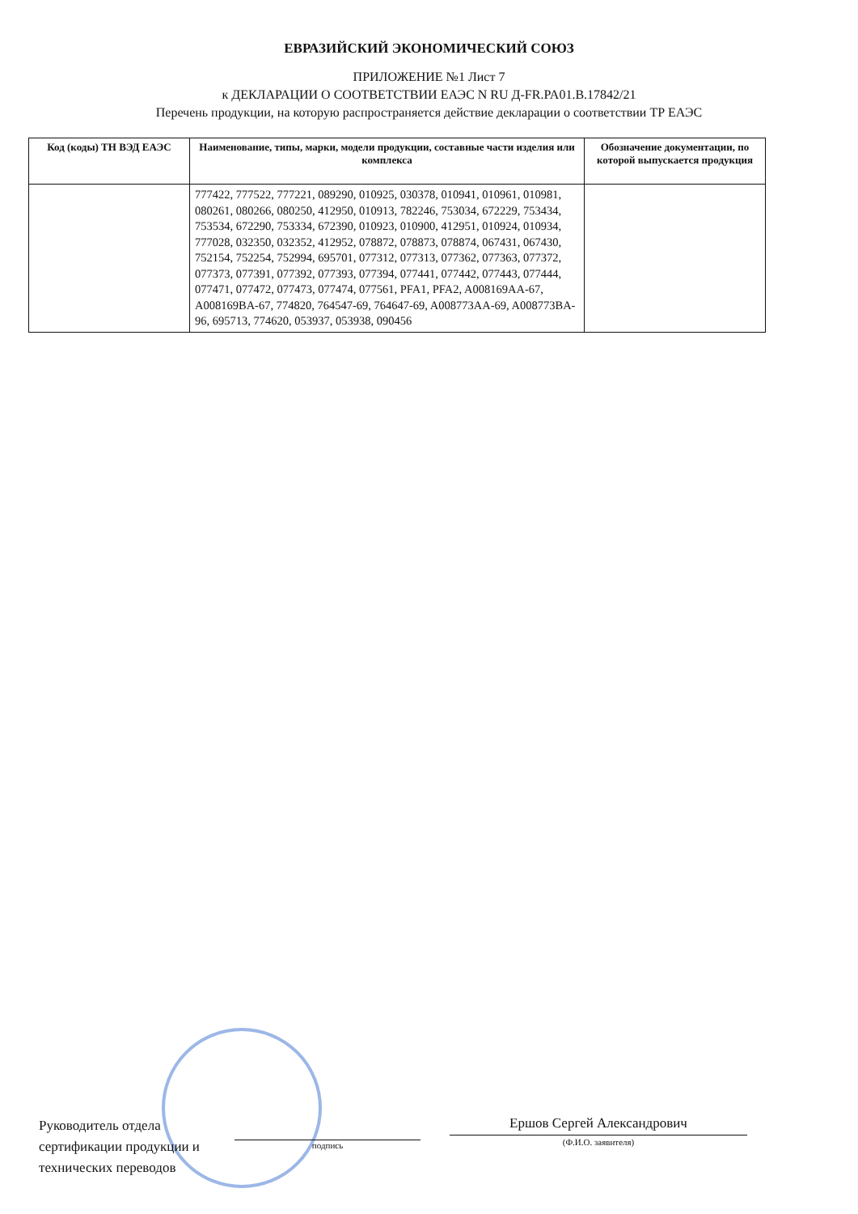ЕВРАЗИЙСКИЙ ЭКОНОМИЧЕСКИЙ СОЮЗ
ПРИЛОЖЕНИЕ №1 Лист 7
к ДЕКЛАРАЦИИ О СООТВЕТСТВИИ ЕАЭС N RU Д-FR.PA01.B.17842/21
Перечень продукции, на которую распространяется действие декларации о соответствии ТР ЕАЭС
| Код (коды) ТН ВЭД ЕАЭС | Наименование, типы, марки, модели продукции, составные части изделия или комплекса | Обозначение документации, по которой выпускается продукция |
| --- | --- | --- |
| | 777422, 777522, 777221, 089290, 010925, 030378, 010941, 010961, 010981, 080261, 080266, 080250, 412950, 010913, 782246, 753034, 672229, 753434, 753534, 672290, 753334, 672390, 010923, 010900, 412951, 010924, 010934, 777028, 032350, 032352, 412952, 078872, 078873, 078874, 067431, 067430, 752154, 752254, 752994, 695701, 077312, 077313, 077362, 077363, 077372, 077373, 077391, 077392, 077393, 077394, 077441, 077442, 077443, 077444, 077471, 077472, 077473, 077474, 077561, PFA1, PFA2, A008169AA-67, A008169BA-67, 774820, 764547-69, 764647-69, A008773AA-69, A008773BA-96, 695713, 774620, 053937, 053938, 090456 | |
Руководитель отдела сертификации продукции и технических переводов
подпись
Ершов Сергей Александрович
(Ф.И.О. заявителя)